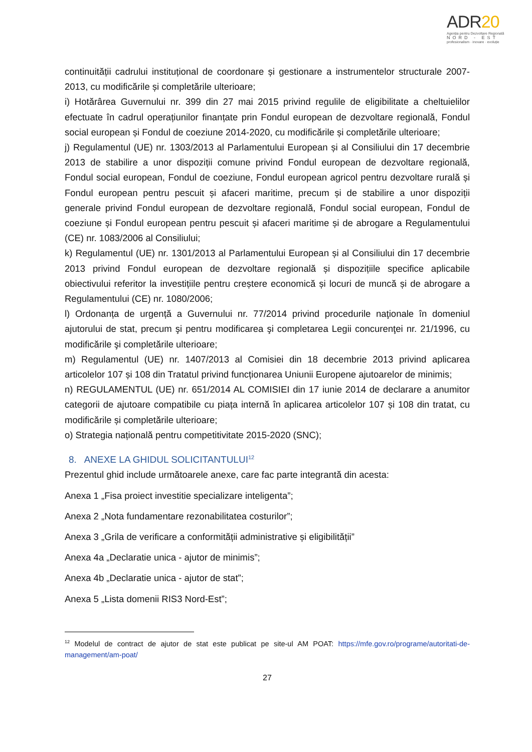ADR20
Agenția pentru Dezvoltare Regională
NORD - EST
profesionalism · inovare · evoluție
continuității cadrului instituțional de coordonare și gestionare a instrumentelor structurale 2007-2013, cu modificările și completările ulterioare;
i) Hotărârea Guvernului nr. 399 din 27 mai 2015 privind regulile de eligibilitate a cheltuielilor efectuate în cadrul operațiunilor finanțate prin Fondul european de dezvoltare regională, Fondul social european și Fondul de coeziune 2014-2020, cu modificările și completările ulterioare;
j) Regulamentul (UE) nr. 1303/2013 al Parlamentului European și al Consiliului din 17 decembrie 2013 de stabilire a unor dispoziții comune privind Fondul european de dezvoltare regională, Fondul social european, Fondul de coeziune, Fondul european agricol pentru dezvoltare rurală și Fondul european pentru pescuit și afaceri maritime, precum și de stabilire a unor dispoziții generale privind Fondul european de dezvoltare regională, Fondul social european, Fondul de coeziune și Fondul european pentru pescuit și afaceri maritime și de abrogare a Regulamentului (CE) nr. 1083/2006 al Consiliului;
k) Regulamentul (UE) nr. 1301/2013 al Parlamentului European și al Consiliului din 17 decembrie 2013 privind Fondul european de dezvoltare regională și dispozițiile specifice aplicabile obiectivului referitor la investițiile pentru creștere economică și locuri de muncă și de abrogare a Regulamentului (CE) nr. 1080/2006;
l) Ordonanța de urgență a Guvernului nr. 77/2014 privind procedurile naţionale în domeniul ajutorului de stat, precum şi pentru modificarea şi completarea Legii concurenţei nr. 21/1996, cu modificările şi completările ulterioare;
m) Regulamentul (UE) nr. 1407/2013 al Comisiei din 18 decembrie 2013 privind aplicarea articolelor 107 și 108 din Tratatul privind funcționarea Uniunii Europene ajutoarelor de minimis;
n) REGULAMENTUL (UE) nr. 651/2014 AL COMISIEI din 17 iunie 2014 de declarare a anumitor categorii de ajutoare compatibile cu piața internă în aplicarea articolelor 107 și 108 din tratat, cu modificările și completările ulterioare;
o) Strategia națională pentru competitivitate 2015-2020 (SNC);
8. ANEXE LA GHIDUL SOLICITANTULUI<sup>12</sup>
Prezentul ghid include următoarele anexe, care fac parte integrantă din acesta:
Anexa 1 „Fisa proiect investitie specializare inteligenta”;
Anexa 2 „Nota fundamentare rezonabilitatea costurilor”;
Anexa 3 „Grila de verificare a conformității administrative și eligibilității”
Anexa 4a „Declaratie unica - ajutor de minimis”;
Anexa 4b „Declaratie unica - ajutor de stat”;
Anexa 5 „Lista domenii RIS3 Nord-Est”;
<sup>12</sup> Modelul de contract de ajutor de stat este publicat pe site-ul AM POAT: https://mfe.gov.ro/programe/autoritati-de-management/am-poat/
27